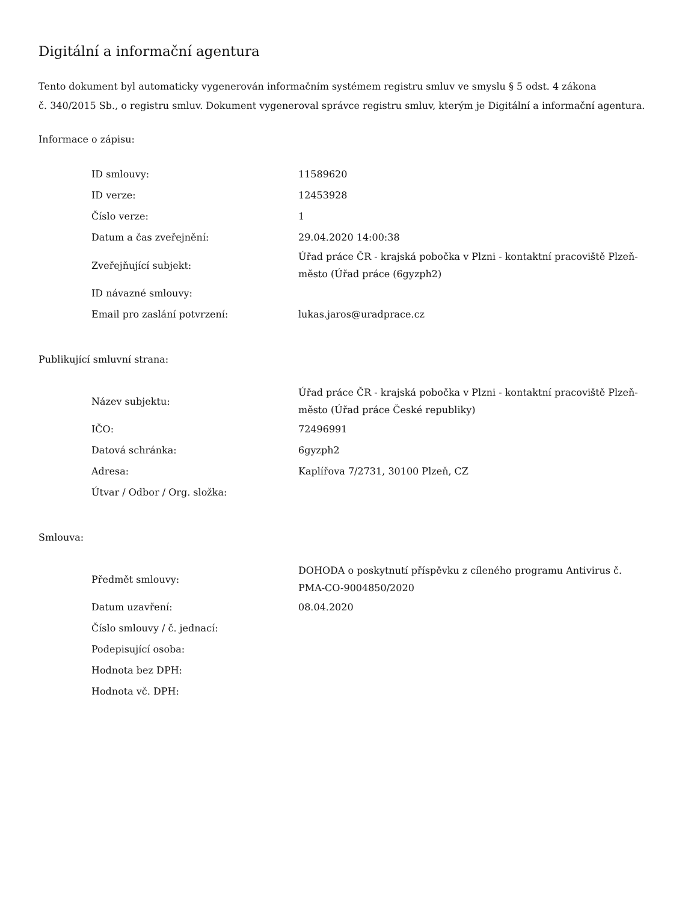Digitální a informační agentura
Tento dokument byl automaticky vygenerován informačním systémem registru smluv ve smyslu § 5 odst. 4 zákona
č. 340/2015 Sb., o registru smluv. Dokument vygeneroval správce registru smluv, kterým je Digitální a informační agentura.
Informace o zápisu:
| ID smlouvy: | 11589620 |
| ID verze: | 12453928 |
| Číslo verze: | 1 |
| Datum a čas zveřejnění: | 29.04.2020 14:00:38 |
| Zveřejňující subjekt: | Úřad práce ČR - krajská pobočka v Plzni - kontaktní pracoviště Plzeň-město (Úřad práce (6gyzph2) |
| ID návazné smlouvy: | |
| Email pro zaslání potvrzení: | lukas.jaros@uradprace.cz |
Publikující smluvní strana:
| Název subjektu: | Úřad práce ČR - krajská pobočka v Plzni - kontaktní pracoviště Plzeň-město (Úřad práce České republiky) |
| IČO: | 72496991 |
| Datová schránka: | 6gyzph2 |
| Adresa: | Kaplířova 7/2731, 30100 Plzeň, CZ |
| Útvar / Odbor / Org. složka: | |
Smlouva:
| Předmět smlouvy: | DOHODA o poskytnutí příspěvku z cíleného programu Antivirus č. PMA-CO-9004850/2020 |
| Datum uzavření: | 08.04.2020 |
| Číslo smlouvy / č. jednací: | |
| Podepisující osoba: | |
| Hodnota bez DPH: | |
| Hodnota vč. DPH: | |